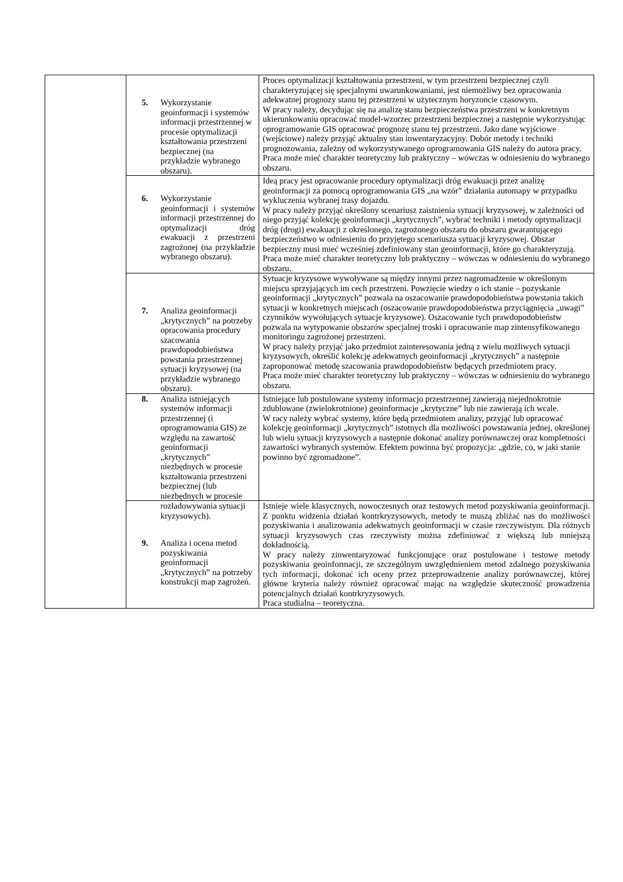| | 5. Wykorzystanie geoinformacji i systemów informacji przestrzennej w procesie optymalizacji kształtowania przestrzeni bezpiecznej (na przykładzie wybranego obszaru). | Proces optymalizacji kształtowania przestrzeni, w tym przestrzeni bezpiecznej czyli charakteryzującej się specjalnymi uwarunkowaniami, jest niemożliwy bez opracowania adekwatnej prognozy stanu tej przestrzeni w użytecznym horyzoncie czasowym. W pracy należy, decydując się na analizę stanu bezpieczeństwa przestrzeni w konkretnym ukierunkowaniu opracować model-wzorzec przestrzeni bezpiecznej a następnie wykorzystując oprogramowanie GIS opracować prognozę stanu tej przestrzeni. Jako dane wyjściowe (wejściowe) należy przyjąć aktualny stan inwentaryzacyjny. Dobór metody i techniki prognozowania, zależny od wykorzystywanego oprogramowania GIS należy do autora pracy. Praca może mieć charakter teoretyczny lub praktyczny – wówczas w odniesieniu do wybranego obszaru. |
| | 6. Wykorzystanie geoinformacji i systemów informacji przestrzennej do optymalizacji dróg ewakuacji z przestrzeni zagrożonej (na przykładzie wybranego obszaru). | Ideą pracy jest opracowanie procedury optymalizacji dróg ewakuacji przez analizę geoinformacji za pomocą oprogramowania GIS „na wzór” działania automapy w przypadku wykluczenia wybranej trasy dojazdu. W pracy należy przyjąć określony scenariusz zaistnienia sytuacji kryzysowej, w zależności od niego przyjąć kolekcję geoinformacji „krytycznych”, wybrać techniki i metody optymalizacji dróg (drogi) ewakuacji z określonego, zagrożonego obszaru do obszaru gwarantującego bezpieczeństwo w odniesieniu do przyjętego scenariusza sytuacji kryzysowej. Obszar bezpieczny musi mieć wcześniej zdefiniowany stan geoinformacji, które go charakteryzują. Praca może mieć charakter teoretyczny lub praktyczny – wówczas w odniesieniu do wybranego obszaru. |
| | 7. Analiza geoinformacji „krytycznych” na potrzeby opracowania procedury szacowania prawdopodobieństwa powstania przestrzennej sytuacji kryzysowej (na przykładzie wybranego obszaru). | Sytuacje kryzysowe wywoływane są między innymi przez nagromadzenie w określonym miejscu sprzyjających im cech przestrzeni. Powzięcie wiedzy o ich stanie – pozyskanie geoinformacji „krytycznych” pozwala na oszacowanie prawdopodobieństwa powstania takich sytuacji w konkretnych miejscach (oszacowanie prawdopodobieństwa przyciągnięcia „uwagi” czynników wywołujących sytuacje kryzysowe). Oszacowanie tych prawdopodobieństw pozwala na wytypowanie obszarów specjalnej troski i opracowanie map zintensyfikowanego monitoringu zagrożonej przestrzeni. W pracy należy przyjąć jako przedmiot zainteresowania jedną z wielu możliwych sytuacji kryzysowych, określić kolekcję adekwatnych geoinformacji „krytycznych” a następnie zaproponować metodę szacowania prawdopodobieństw będących przedmiotem pracy. Praca może mieć charakter teoretyczny lub praktyczny – wówczas w odniesieniu do wybranego obszaru. |
| | 8. Analiza istniejących systemów informacji przestrzennej (i oprogramowania GIS) ze względu na zawartość geoinformacji „krytycznych” niezbędnych w procesie kształtowania przestrzeni bezpiecznej (lub niezbędnych w procesie | Istniejące lub postulowane systemy informacjo przestrzennej zawierają niejednokrotnie zdublowane (zwielokrotnione) geoinformacje „krytyczne” lub nie zawierają ich wcale. W racy należy wybrać systemy, które będą przedmiotem analizy, przyjąć lub opracować kolekcję geoinformacji „krytycznych” istotnych dla możliwości powstawania jednej, określonej lub wielu sytuacji kryzysowych a następnie dokonać analizy porównawczej oraz kompletności zawartości wybranych systemów. Efektem powinna być propozycja: „gdzie, co, w jaki stanie powinno być zgromadzone”. |
| | rozładowywania sytuacji kryzysowych). 9. Analiza i ocena metod pozyskiwania geoinformacji „krytycznych” na potrzeby konstrukcji map zagrożeń. | Istnieje wiele klasycznych, nowoczesnych oraz testowych metod pozyskiwania geoinformacji. Z punktu widzenia działań kontrkryzysowych, metody te muszą zbliżać nas do możliwości pozyskiwania i analizowania adekwatnych geoinformacji w czasie rzeczywistym. Dla różnych sytuacji kryzysowych czas rzeczywisty można zdefiniować z większą lub mniejszą dokładnością. W pracy należy zinwentaryzować funkcjonujące oraz postulowane i testowe metody pozyskiwania geoinformacji, ze szczególnym uwzględnieniem metod zdalnego pozyskiwania tych informacji, dokonać ich oceny przez przeprowadzenie analizy porównawczej, której główne kryteria należy również opracować mając na względzie skuteczność prowadzenia potencjalnych działań kontrkryzysowych. Praca studialna – teoretyczna. |